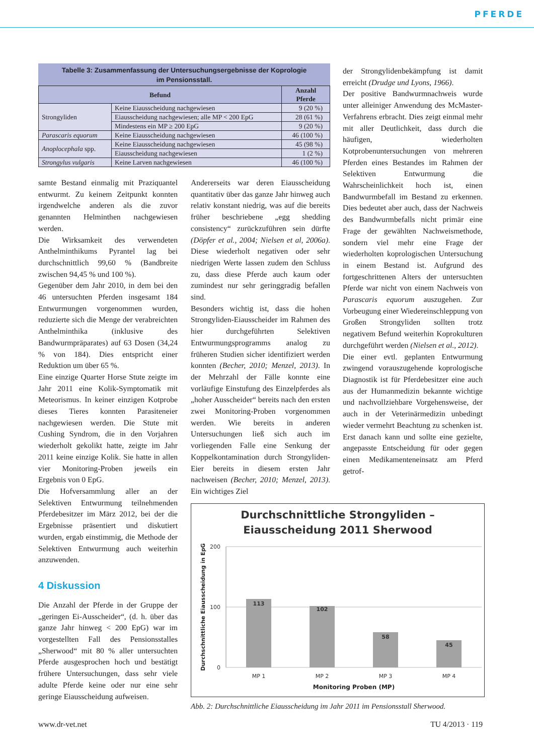PFERDE
Tabelle 3: Zusammenfassung der Untersuchungsergebnisse der Koprologie
im Pensionsstall.
| Befund | | Anzahl Pferde |
| --- | --- | --- |
| Strongyliden | Keine Eiausscheidung nachgewiesen | 9 (20 %) |
| | Eiausscheidung nachgewiesen; alle MP < 200 EpG | 28 (61 %) |
| | Mindestens ein MP ≥ 200 EpG | 9 (20 %) |
| Parascaris equorum | Keine Eiausscheidung nachgewiesen | 46 (100 %) |
| Anoplocephala spp. | Keine Eiausscheidung nachgewiesen | 45 (98 %) |
| | Eiausscheidung nachgewiesen | 1 (2 %) |
| Strongylus vulgaris | Keine Larven nachgewiesen | 46 (100 %) |
samte Bestand einmalig mit Praziquantel entwurmt. Zu keinem Zeitpunkt konnten irgendwelche anderen als die zuvor genannten Helminthen nachgewiesen werden.
Die Wirksamkeit des verwendeten Anthelminthikums Pyrantel lag bei durchschnittlich 99,60 % (Bandbreite zwischen 94,45 % und 100 %).
Gegenüber dem Jahr 2010, in dem bei den 46 untersuchten Pferden insgesamt 184 Entwurmungen vorgenommen wurden, reduzierte sich die Menge der verabreichten Anthelminthika (inklusive des Bandwurmpräparates) auf 63 Dosen (34,24 % von 184). Dies entspricht einer Reduktion um über 65 %.
Eine einzige Quarter Horse Stute zeigte im Jahr 2011 eine Kolik-Symptomatik mit Meteorismus. In keiner einzigen Kotprobe dieses Tieres konnten Parasiteneier nachgewiesen werden. Die Stute mit Cushing Syndrom, die in den Vorjahren wiederholt gekolikt hatte, zeigte im Jahr 2011 keine einzige Kolik. Sie hatte in allen vier Monitoring-Proben jeweils ein Ergebnis von 0 EpG.
Die Hofversammlung aller an der Selektiven Entwurmung teilnehmenden Pferdebesitzer im März 2012, bei der die Ergebnisse präsentiert und diskutiert wurden, ergab einstimmig, die Methode der Selektiven Entwurmung auch weiterhin anzuwenden.
4 Diskussion
Die Anzahl der Pferde in der Gruppe der „geringen Ei-Ausscheider“, (d. h. über das ganze Jahr hinweg < 200 EpG) war im vorgestellten Fall des Pensionsstalles „Sherwood“ mit 80 % aller untersuchten Pferde ausgesprochen hoch und bestätigt frühere Untersuchungen, dass sehr viele adulte Pferde keine oder nur eine sehr geringe Eiausscheidung aufweisen.
Andererseits war deren Eiausscheidung quantitativ über das ganze Jahr hinweg auch relativ konstant niedrig, was auf die bereits früher beschriebene „egg shedding consistency“ zurückzuführen sein dürfte (Döpfer et al., 2004; Nielsen et al, 2006a). Diese wiederholt negativen oder sehr niedrigen Werte lassen zudem den Schluss zu, dass diese Pferde auch kaum oder zumindest nur sehr geringgradig befallen sind.
Besonders wichtig ist, dass die hohen Strongyliden-Eiausscheider im Rahmen des hier durchgeführten Selektiven Entwurmungsprogramms analog zu früheren Studien sicher identifiziert werden konnten (Becher, 2010; Menzel, 2013). In der Mehrzahl der Fälle konnte eine vorläufige Einstufung des Einzelpferdes als „hoher Ausscheider“ bereits nach den ersten zwei Monitoring-Proben vorgenommen werden. Wie bereits in anderen Untersuchungen ließ sich auch im vorliegenden Falle eine Senkung der Koppelkontamination durch Strongyliden-Eier bereits in diesem ersten Jahr nachweisen (Becher, 2010; Menzel, 2013). Ein wichtiges Ziel
der Strongylidenbekämpfung ist damit erreicht (Drudge und Lyons, 1966).
Der positive Bandwurmnachweis wurde unter alleiniger Anwendung des McMaster-Verfahrens erbracht. Dies zeigt einmal mehr mit aller Deutlichkeit, dass durch die häufigen, wiederholten Kotprobenuntersuchungen von mehreren Pferden eines Bestandes im Rahmen der Selektiven Entwurmung die Wahrscheinlichkeit hoch ist, einen Bandwurmbefall im Bestand zu erkennen. Dies bedeutet aber auch, dass der Nachweis des Bandwurmbefalls nicht primär eine Frage der gewählten Nachweismethode, sondern viel mehr eine Frage der wiederholten koprologischen Untersuchung in einem Bestand ist. Aufgrund des fortgeschrittenen Alters der untersuchten Pferde war nicht von einem Nachweis von Parascaris equorum auszugehen. Zur Vorbeugung einer Wiedereinschleppung von Großen Strongyliden sollten trotz negativem Befund weiterhin Koprokulturen durchgeführt werden (Nielsen et al., 2012).
Die einer evtl. geplanten Entwurmung zwingend vorauszugehende koprologische Diagnostik ist für Pferdebesitzer eine auch aus der Humanmedizin bekannte wichtige und nachvollziehbare Vorgehensweise, der auch in der Veterinärmedizin unbedingt wieder vermehrt Beachtung zu schenken ist. Erst danach kann und sollte eine gezielte, angepasste Entscheidung für oder gegen einen Medikamenteneinsatz am Pferd getrof-
Durchschnittliche Strongyliden –
Eiausscheidung 2011 Sherwood
200
100
0
113
102
58
45
MP 1
MP 2
MP 3
MP 4
Monitoring Proben (MP)
Durchschnittliche Eiausscheidung in EpG
Abb. 2: Durchschnittliche Eiausscheidung im Jahr 2011 im Pensionsstall Sherwood.
www.dr-vet.net TU 4/2013 · 119